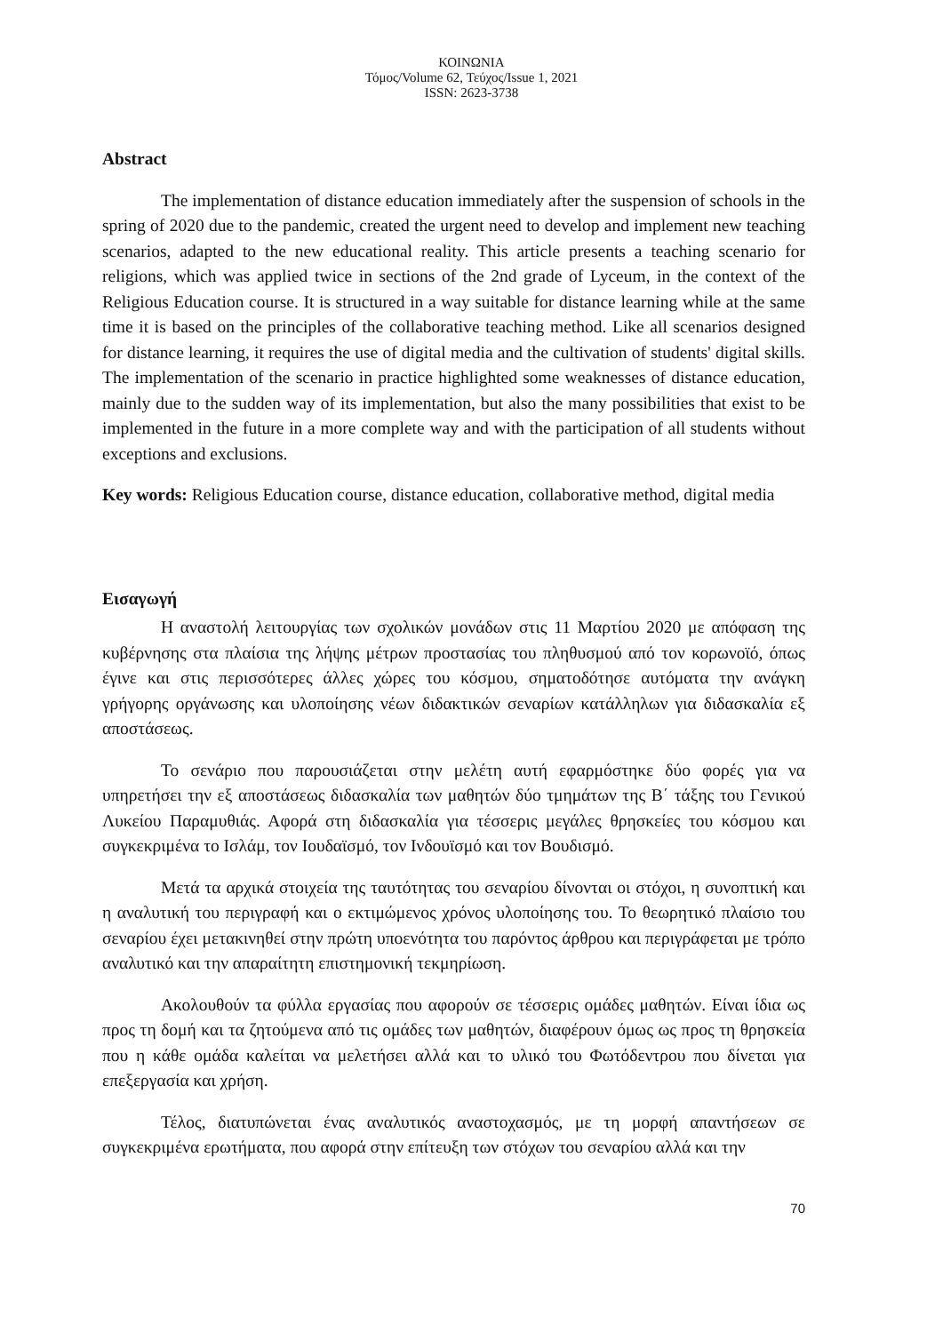ΚΟΙΝΩΝΙΑ
Τόμος/Volume 62, Τεύχος/Issue 1, 2021
ISSN: 2623-3738
Abstract
The implementation of distance education immediately after the suspension of schools in the spring of 2020 due to the pandemic, created the urgent need to develop and implement new teaching scenarios, adapted to the new educational reality. This article presents a teaching scenario for religions, which was applied twice in sections of the 2nd grade of Lyceum, in the context of the Religious Education course. It is structured in a way suitable for distance learning while at the same time it is based on the principles of the collaborative teaching method. Like all scenarios designed for distance learning, it requires the use of digital media and the cultivation of students' digital skills. The implementation of the scenario in practice highlighted some weaknesses of distance education, mainly due to the sudden way of its implementation, but also the many possibilities that exist to be implemented in the future in a more complete way and with the participation of all students without exceptions and exclusions.
Key words: Religious Education course, distance education, collaborative method, digital media
Εισαγωγή
Η αναστολή λειτουργίας των σχολικών μονάδων στις 11 Μαρτίου 2020 με απόφαση της κυβέρνησης στα πλαίσια της λήψης μέτρων προστασίας του πληθυσμού από τον κορωνοϊό, όπως έγινε και στις περισσότερες άλλες χώρες του κόσμου, σηματοδότησε αυτόματα την ανάγκη γρήγορης οργάνωσης και υλοποίησης νέων διδακτικών σεναρίων κατάλληλων για διδασκαλία εξ αποστάσεως.
Το σενάριο που παρουσιάζεται στην μελέτη αυτή εφαρμόστηκε δύο φορές για να υπηρετήσει την εξ αποστάσεως διδασκαλία των μαθητών δύο τμημάτων της Β΄ τάξης του Γενικού Λυκείου Παραμυθιάς. Αφορά στη διδασκαλία για τέσσερις μεγάλες θρησκείες του κόσμου και συγκεκριμένα το Ισλάμ, τον Ιουδαϊσμό, τον Ινδουϊσμό και τον Βουδισμό.
Μετά τα αρχικά στοιχεία της ταυτότητας του σεναρίου δίνονται οι στόχοι, η συνοπτική και η αναλυτική του περιγραφή και ο εκτιμώμενος χρόνος υλοποίησης του. Το θεωρητικό πλαίσιο του σεναρίου έχει μετακινηθεί στην πρώτη υποενότητα του παρόντος άρθρου και περιγράφεται με τρόπο αναλυτικό και την απαραίτητη επιστημονική τεκμηρίωση.
Ακολουθούν τα φύλλα εργασίας που αφορούν σε τέσσερις ομάδες μαθητών. Είναι ίδια ως προς τη δομή και τα ζητούμενα από τις ομάδες των μαθητών, διαφέρουν όμως ως προς τη θρησκεία που η κάθε ομάδα καλείται να μελετήσει αλλά και το υλικό του Φωτόδεντρου που δίνεται για επεξεργασία και χρήση.
Τέλος, διατυπώνεται ένας αναλυτικός αναστοχασμός, με τη μορφή απαντήσεων σε συγκεκριμένα ερωτήματα, που αφορά στην επίτευξη των στόχων του σεναρίου αλλά και την
70